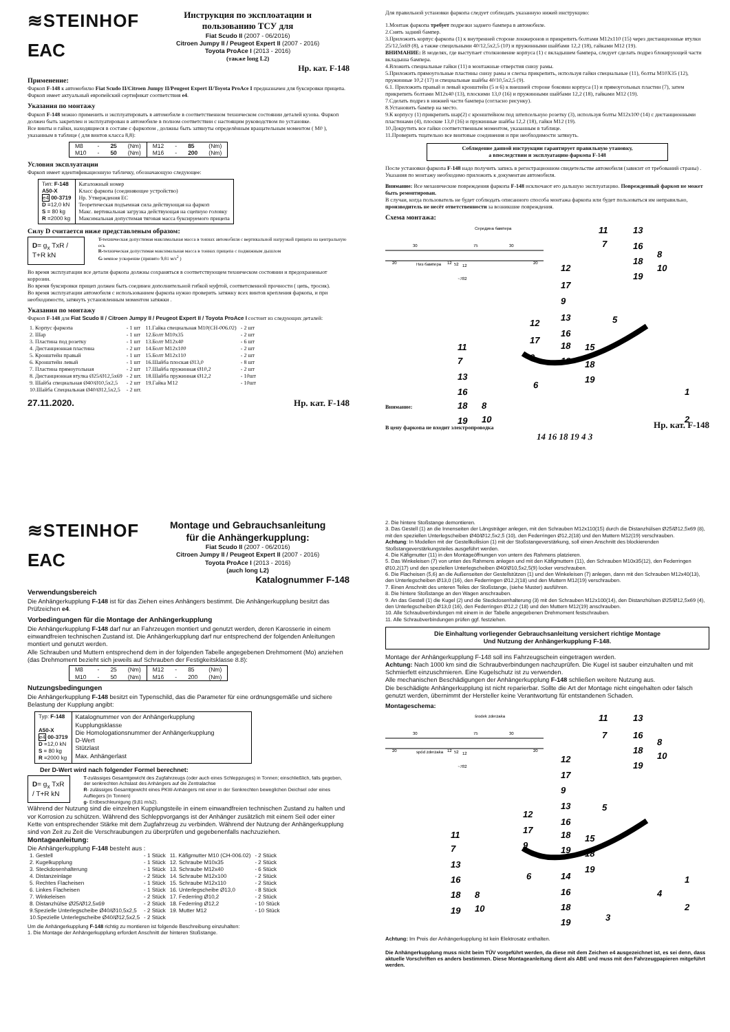≋STEINHOF
EAC
Инструкция по эксплоатации и
пользованию ТСУ для
Fiat Scudo II (2007 - 06/2016)
Citroen Jumpy II / Peugeot Expert II (2007 - 2016)
Toyota ProAce I (2013 - 2016)
(также long L2)
Нр. кат. F-148
Применение:
Фаркоп F-148 к автомобилю Fiat Scudo II/Citroen Jumpy II/Peugeot Expert II/Toyota ProAce I предназначен для буксировки прицепа. Фаркоп имеет актуальный европейский сертификат соответствия e4.
Указания по монтажу
Фаркоп F-148 можно применить и эксплуатировать в автомобиле в соответственном техническом состоянии деталей кузова. Фаркоп должен быть закреплен и эксплуатирован в автомобиле в полном соответствии с настоящим руководством по установке.
Все винты и гайки, находящиеся в составе с фаркопом , должны быть затянуты определённым вращательным моментом ( M0 ), указанным в таблице ( для винтов класса 8,8):
| M8 | - | 25 | (Nm) | M12 | - | 85 | (Nm) |
| M10 | - | 50 | (Nm) | M16 | - | 200 | (Nm) |
Условия эксплуатации
Фаркоп имеет идентификационную табличку, обозначающую следующее:
| Тип: F-148 A50-X e4 00-3719 D =12,0 kN S = 80 kg R =2000 kg | Каталожный номер Класс фаркопа (соединяющее устройство) Нр. Утверждения ЕС Теоретическая подъемная сила действующая на фаркоп Макс. вертикальная загрузка действующая на сцепную головку Максимальная допустимая тяговая масса буксируемого прицепа |
Силу D считается ниже представленым образом:
D= g<sub>x</sub> TxR / T+R kN
T-техническая допустимая максимальная масса в тоннах автомобиля с вертикальной нагрузкой прицепа на центральную ось
R-техническая допустимая максимальная масса в тоннах прицепа с подвижным дышлом
G-земное ускорение (принято 9,81 м/s<sup>2</sup> )
Во время эксплуатации все детали фаркопа должны сохраняться в соответствующем техническом состоянии и предохраненыот коррозии.
Во время буксировки прицеп должен быть соединен дополнительной гибкой муфтой, соответсвенной прочности ( цепь, тросик).
Во время эксплуатации автомобиля с использованием фаркопа нужно проверить затяжку всех винтов крепления фаркопа, и при необходимости, затянуть установленным моментом затяжки .
Указания по монтажу
Фаркоп F-148 для Fiat Scudo II / Citroen Jumpy II / Peugeot Expert II / Toyota ProAce I состоит из следующих деталей:
| 1. Корпус фаркопа 2. Шар 3. Пластина под розетку 4. Дистанционная пластина 5. Кронштейн правый 6. Кронштейн левый 7. Пластина прямоугольная 8. Дистанционная втулка Ø25/Ø12,5x69 9. Шайба специальная Ø40/Ø10,5x2,5 10.Шайба Специальная Ø40/Ø12,5x2,5 | - 1 шт - 1 шт - 1 шт - 2 шт - 1 шт - 1 шт - 2 шт - 2 шт. - 2 шт - 2 шт. | 11.Гайка специальная M10(CH-006.02) 12.Болт M10x35 13.Болт M12x40 14.Болт M12x100 15.Болт M12x110 16.Шайба плоская Ø13,0 17.Шайба пружинная Ø10,2 18.Шайба пружинная Ø12,2 19.Гайка M12 | - 2 шт - 2 шт - 6 шт - 2 шт - 2 шт - 8 шт - 2 шт - 10шт - 10шт |
27.11.2020. Нр. кат. F-148
Для правильной установки фаркопа следует соблюдать указанную нижей инструкцию:
1.Монтаж фаркопа требует подрезки заднего бампера в автомобиле.
2.Снять задний бампер.
3.Приложить корпус фаркопа (1) к внутренней стороне лонжеронов и прикрепить болтами M12x110 (15) через дистанционные втулки 25/12,5x69 (8), а также специльными 40/12,5x2,5 (10) и пружинными шайбами 12,2 (18), гайками M12 (19).
ВНИМАНИЕ: В моделях, где выступает столкновение корпуса (1) с вкладышем бампера, следует сделать подрез блокирующей части вкладыша бампера.
4.Вложить специальные гайки (11) в монтажные отверстия снизу рамы.
5.Приложить прямоугольные пластины снизу рамы и слегка прикрепить, используя гайки специальные (11), болты M10X35 (12), пружинные 10,2 (17) и специальные шайбы 40/10,5x2,5 (9).
6.1. Приложить правый и левый кронштейн (5 и 6) к внешней стороне боковин корпуса (1) и прямоугольных пластин (7), затем прикрепить болтами M12x40 (13), плоскими 13,0 (16) и пружинными шайбами 12,2 (18), гайками M12 (19).
7.Сделать подрез в нижней части бампера (согласно рисунку).
8.Установить бампер на место.
9.К корпусу (1) прикрепить шар(2) с кронштейном под штепсельную розетку (3), используя болты M12x100 (14) с дистанционными пластинами (4), плоские 13,0 (16) и пружинные шайбы 12,2 (18), гайки M12 (19).
10.Докрутить все гайки соответственным моментом, указанным в таблице.
11.Проверить тщательно все винтовые соединения и при необходимости затянуть.
Соблюдение данной инструкции гарантирует правильную утановку,
а впоследствии и эксплуатацию фаркопа F-148
После установки фаркопа F-148 надо получить запись в регистрационном свидетельстве автомобиля (зависит от требований страны) . Указания по монтажу необходимо приложить к документам автомобиля.
Внимание: Все механические повреждения фаркопа F-148 исключают его дальшую эксплуатацию. Поврежденный фаркоп не может быть ремонтирован.
В случаи, когда пользователь не будет соблюдать описанного способа монтажа фаркопа или будет пользоваться им неправильно, производитель не несёт ответственности за возникшие повреждения.
Схема монтажа:
Середина бампера
Низ бампера
20
20
~782
12
52
12
30
30
75
11
13
7
16
18
19
8
10
12
17
9
13
16
18
19
5
12
17
9
15
18
19
11
7
13
16
18
19
8
10
6
1
2
Внимание:
В цену фаркопа не входит электропроводка
Нр. кат. F-148
14 16 18 19 4 3
≋STEINHOF
EAC
Montage und Gebrauchsanleitung
für die Anhängerkupplung:
Fiat Scudo II (2007 - 06/2016)
Citroen Jumpy II / Peugeot Expert II (2007 - 2016)
Toyota ProAce I (2013 - 2016)
(auch long L2)
Katalognummer F-148
Verwendungsbereich
Die Anhängerkupplung F-148 ist für das Ziehen eines Anhängers bestimmt. Die Anhängerkupplung besitzt das Prüfzeichen e4.
Vorbedingungen für die Montage der Anhängerkupplung
Die Anhängerkupplung F-148 darf nur an Fahrzeugen montiert und genutzt werden, deren Karosserie in einem einwandfreien technischen Zustand ist. Die Anhängerkupplung darf nur entsprechend der folgenden Anleitungen montiert und genutzt werden.
Alle Schrauben und Muttern entsprechend dem in der folgenden Tabelle angegebenen Drehmoment (Mo) anziehen (das Drehmoment bezieht sich jeweils auf Schrauben der Festigkeitsklasse 8.8):
| M8 | - | 25 | (Nm) | M12 | - | 85 | (Nm) |
| M10 | - | 50 | (Nm) | M16 | - | 200 | (Nm) |
Nutzungsbedingungen
Die Anhängerkupplung F-148 besitzt ein Typenschild, das die Parameter für eine ordnungsgemäße und sichere Belastung der Kupplung angibt:
| Typ: F-148 A50-X e4 00-3719 D =12,0 kN S = 80 kg R =2000 kg | Katalognummer von der Anhängerkupplung Kupplungsklasse Die Homologationsnummer der Anhängerkupplung D-Wert Stützlast Max. Anhängerlast |
Der D-Wert wird nach folgender Formel berechnet:
D= g<sub>x</sub> TxR / T+R kN
T-zulässiges Gesamtgewicht des Zugfahrzeugs (oder auch eines Schleppzuges) in Tonnen; einschließlich, falls gegeben, der senkrechten Achslast des Anhängers auf die Zentralachse
R- zulässiges Gesamtgewicht eines PKW-Anhängers mit einer in der Senkrechten beweglichen Deichsel oder eines Aufliegers (in Tonnen)
g- Erdbeschleunigung (9,81 m/s2).
Während der Nutzung sind die einzelnen Kupplungsteile in einem einwandfreien technischen Zustand zu halten und vor Korrosion zu schützen. Während des Schleppvorgangs ist der Anhänger zusätzlich mit einem Seil oder einer Kette von entsprechender Stärke mit dem Zugfahrzeug zu verbinden. Während der Nutzung der Anhängerkupplung sind von Zeit zu Zeit die Verschraubungen zu überprüfen und gegebenenfalls nachzuziehen.
Montageanleitung:
Die Anhängerkupplung F-148 besteht aus :
| 1. Gestell 2. Kugelkupplung 3. Steckdosenhalterung 4. Distanzeinlage 5. Rechtes Flacheisen 6. Linkes Flacheisen 7. Winkeleisen 8. Distanzhülse Ø25/Ø12,5x69 9.Spezielle Unterlegscheibe Ø40/Ø10,5x2,5 10.Spezielle Unterlegscheibe Ø40/Ø12,5x2,5 | - 1 Stück - 1 Stück - 1 Stück - 2 Stück - 1 Stück - 1 Stück - 2 Stück - 2 Stück - 2 Stück - 2 Stück | 11. Käfigmutter M10 (CH-006.02) 12. Schraube M10x35 13. Schraube M12x40 14. Schraube M12x100 15. Schraube M12x110 16. Unterlegscheibe Ø13,0 17. Federring Ø10,2 18. Federring Ø12,2 19. Mutter M12 | - 2 Stück - 2 Stück - 6 Stück - 2 Stück - 2 Stück - 8 Stück - 2 Stück - 10 Stück - 10 Stück |
Um die Anhängerkupplung F-148 richtig zu montieren ist folgende Beschreibung einzuhalten:
1. Die Montage der Anhängerkupplung erfordert Anschnitt der hinteren Stoßstange.
2. Die hintere Stoßstange demontieren.
3. Das Gestell (1) an die Innenseiten der Längsträger anlegen, mit den Schrauben M12x110(15) durch die Distanzhülsen Ø25/Ø12,5x69 (8), mit den speziellen Unterlegscheiben Ø40/Ø12,5x2,5 (10), den Federringen Ø12,2(18) und den Muttern M12(19) verschrauben.
Achtung: In Modellen mit der Gestellkollision (1) mit der Stoßstangeverstärkung, soll einen Anschnitt des blockierenden Stoßstangeverstärkungsteiles ausgeführt werden.
4. Die Käfigmutter (11) in den Montageöffnungen von untern des Rahmens platzieren.
5. Das Winkeleisen (7) von unten des Rahmens anlegen und mit den Käfigmuttern (11), den Schrauben M10x35(12), den Federringen Ø10,2(17) und den speziellen Unterlegscheiben Ø40/Ø10,5x2,5(9) locker verschrauben.
6. Die Flacheisen (5,6) an die Außenseiten der Gestellstützen (1) und den Winkeleisen (7) anlegen, dann mit den Schrauben M12x40(13), den Unterlegscheiben Ø13,0 (16), den Federringen Ø12,2(18) und den Muttern M12(19) verschrauben.
7. Einen Anschnitt des unteren Teiles der Stoßstange, (siehe Muster) ausführen.
8. Die hintere Stoßstange an den Wagen anschrauben.
9. An das Gestell (1) die Kugel (2) und die Steckdosenhalterung (3) mit den Schrauben M12x100(14), den Distanzhülsen Ø25/Ø12,5x69 (4), den Unterlegscheiben Ø13,0 (16), den Federringen Ø12,2 (18) und den Muttern M12(19) anschrauben.
10. Alle Schraubverbindungen mit einem in der Tabelle angegebenen Drehmoment festschrauben.
11. Alle Schraubverbindungen prüfen ggf. festziehen.
Die Einhaltung vorliegender Gebrauchsanleitung versichert richtige Montage
Und Nutzung der Anhängerkupplung F-148.
Montage der Anhängerkupplung F-148 soll ins Fahrzeugschein eingetragen werden.
Achtung: Nach 1000 km sind die Schraubverbindungen nachzuprüfen. Die Kugel ist sauber einzuhalten und mit Schmierfett einzuschmieren. Eine Kugelschutz ist zu verwenden.
Alle mechanischen Beschädigungen der Anhängerkupplung F-148 schließen weitere Nutzung aus.
Die beschädigte Anhängerkupplung ist nicht reparierbar. Sollte die Art der Montage nicht eingehalten oder falsch genutzt werden, übernimmt der Hersteller keine Verantwortung für entstandenen Schaden.
Montageschema:
środek zderzaka
spód zderzaka
20
20
~782
12
52
12
30
30
75
11
13
7
16
18
19
8
10
12
17
9
13
16
18
19
5
12
17
9
15
18
19
11
7
13
16
18
19
8
10
6
1
2
14
16
18
19
4
3
Achtung: Im Preis der Anhängerkupplung ist kein Elektrosatz enthalten.
Die Anhängerkupplung muss nicht beim TÜV vorgeführt werden, da diese mit dem Zeichen e4 ausgezeichnet ist, es sei denn, dass aktuelle Vorschriften es anders bestimmen. Diese Montageanleitung dient als ABE und muss mit den Fahrzeugpapieren mitgeführt werden.